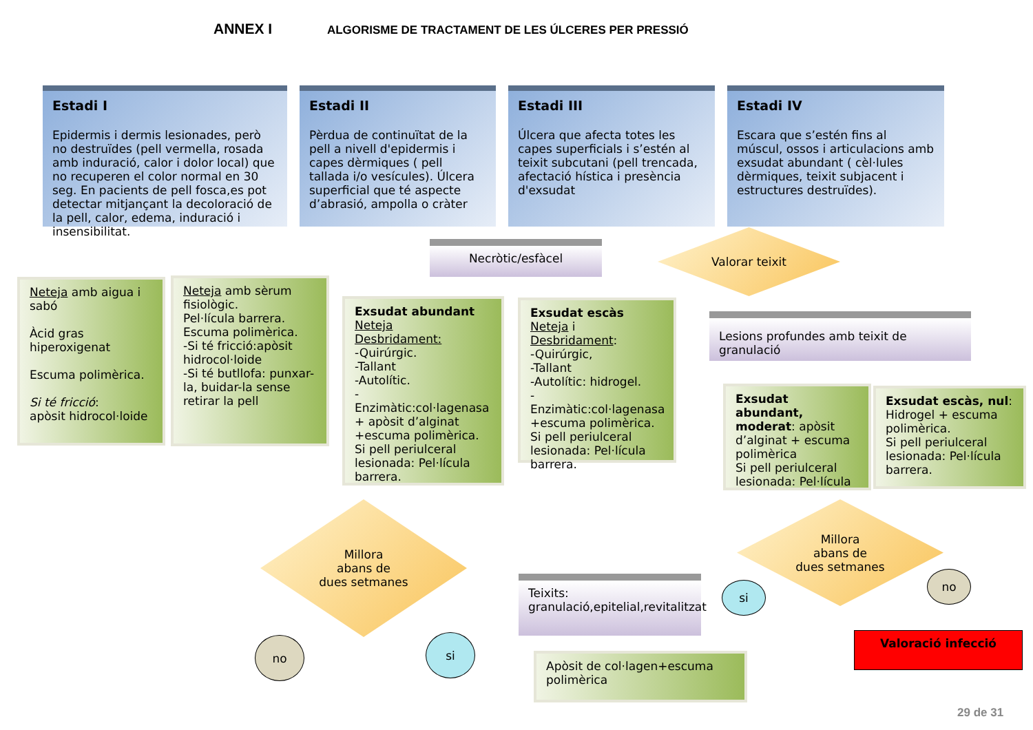ANNEX I ALGORISME DE TRACTAMENT DE LES ÚLCERES PER PRESSIÓ
Estadi I
Epidermis i dermis lesionades, però no destruïdes (pell vermella, rosada amb induració, calor i dolor local) que no recuperen el color normal en 30 seg. En pacients de pell fosca,es pot detectar mitjançant la decoloració de la pell, calor, edema, induració i insensibilitat.
Estadi II
Pèrdua de continuïtat de la pell a nivell d'epidermis i capes dèrmiques ( pell tallada i/o vesícules). Úlcera superficial que té aspecte d’abrasió, ampolla o cràter
Estadi III
Úlcera que afecta totes les capes superficials i s’estén al teixit subcutani (pell trencada, afectació hística i presència d'exsudat
Estadi IV
Escara que s’estén fins al múscul, ossos i articulacions amb exsudat abundant ( cèl·lules dèrmiques, teixit subjacent i estructures destruïdes).
Necròtic/esfàcel
Valorar teixit
Neteja amb aigua i sabó
Àcid gras hiperoxigenat
Escuma polimèrica.
Si té fricció:
apòsit hidrocol·loide
Neteja amb sèrum fisiològic.
Pel·lícula barrera.
Escuma polimèrica.
-Si té fricció:apòsit hidrocol·loide
-Si té butllofa: punxar-la, buidar-la sense retirar la pell
Exsudat abundant
Neteja
Desbridament:
-Quirúrgic.
-Tallant
-Autolític.
- Enzimàtic:col·lagenasa + apòsit d’alginat +escuma polimèrica.
Si pell periulceral lesionada: Pel·lícula barrera.
Exsudat escàs
Neteja i Desbridament:
-Quirúrgic,
-Tallant
-Autolític: hidrogel.
-Enzimàtic:col·lagenasa +escuma polimèrica.
Si pell periulceral lesionada: Pel·lícula barrera.
Lesions profundes amb teixit de granulació
Exsudat abundant, moderat: apòsit d’alginat + escuma polimèrica
Si pell periulceral lesionada: Pel·lícula
Exsudat escàs, nul: Hidrogel + escuma polimèrica.
Si pell periulceral lesionada: Pel·lícula barrera.
Millora
abans de
dues setmanes
Millora
abans de
dues setmanes
Teixits:
granulació,epitelial,revitalitzat
no si
si
no
Apòsit de col·lagen+escuma polimèrica
Valoració infecció
29 de 31